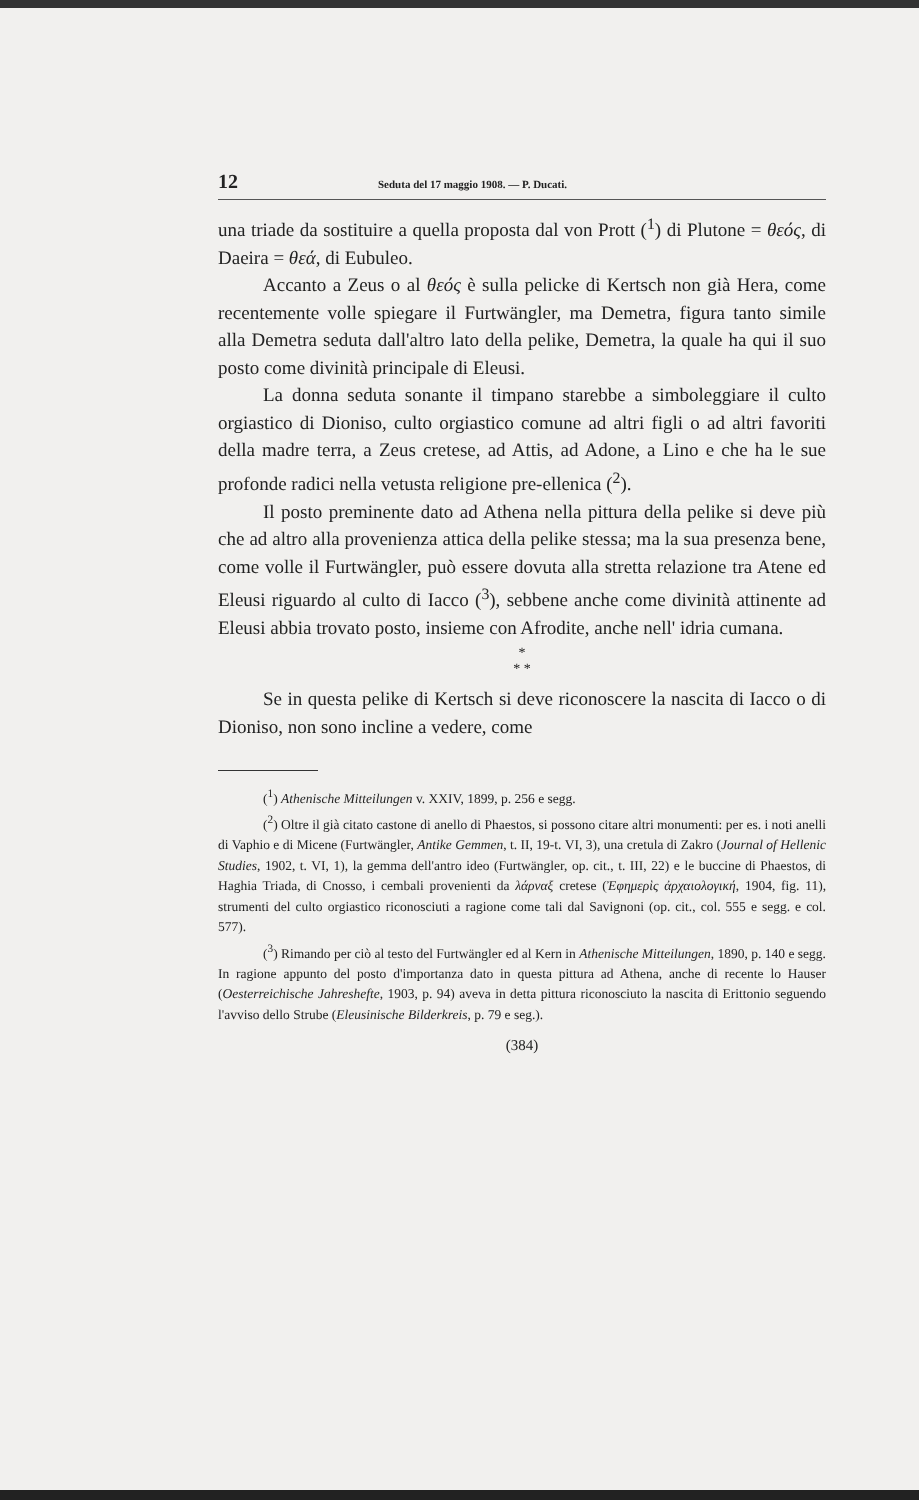12 Seduta del 17 maggio 1908. — P. Ducati.
una triade da sostituire a quella proposta dal von Prott (<sup>1</sup>) di Plutone = θεός, di Daeira = θεά, di Eubuleo.
Accanto a Zeus o al θεός è sulla pelicke di Kertsch non già Hera, come recentemente volle spiegare il Furtwängler, ma Demetra, figura tanto simile alla Demetra seduta dall'altro lato della pelike, Demetra, la quale ha qui il suo posto come divinità principale di Eleusi.
La donna seduta sonante il timpano starebbe a simboleggiare il culto orgiastico di Dioniso, culto orgiastico comune ad altri figli o ad altri favoriti della madre terra, a Zeus cretese, ad Attis, ad Adone, a Lino e che ha le sue profonde radici nella vetusta religione pre-ellenica (<sup>2</sup>).
Il posto preminente dato ad Athena nella pittura della pelike si deve più che ad altro alla provenienza attica della pelike stessa; ma la sua presenza bene, come volle il Furtwängler, può essere dovuta alla stretta relazione tra Atene ed Eleusi riguardo al culto di Iacco (<sup>3</sup>), sebbene anche come divinità attinente ad Eleusi abbia trovato posto, insieme con Afrodite, anche nell' idria cumana.
*
* *
Se in questa pelike di Kertsch si deve riconoscere la nascita di Iacco o di Dioniso, non sono incline a vedere, come
(<sup>1</sup>) Athenische Mitteilungen v. XXIV, 1899, p. 256 e segg.
(<sup>2</sup>) Oltre il già citato castone di anello di Phaestos, si possono citare altri monumenti: per es. i noti anelli di Vaphio e di Micene (Furtwängler, Antike Gemmen, t. II, 19-t. VI, 3), una cretula di Zakro (Journal of Hellenic Studies, 1902, t. VI, 1), la gemma dell'antro ideo (Furtwängler, op. cit., t. III, 22) e le buccine di Phaestos, di Haghia Triada, di Cnosso, i cembali provenienti da λάρναξ cretese (Ἐφημερὶς ἀρχαιολογική, 1904, fig. 11), strumenti del culto orgiastico riconosciuti a ragione come tali dal Savignoni (op. cit., col. 555 e segg. e col. 577).
(<sup>3</sup>) Rimando per ciò al testo del Furtwängler ed al Kern in Athenische Mitteilungen, 1890, p. 140 e segg. In ragione appunto del posto d'importanza dato in questa pittura ad Athena, anche di recente lo Hauser (Oesterreichische Jahreshefte, 1903, p. 94) aveva in detta pittura riconosciuto la nascita di Erittonio seguendo l'avviso dello Strube (Eleusinische Bilderkreis, p. 79 e seg.).
(384)